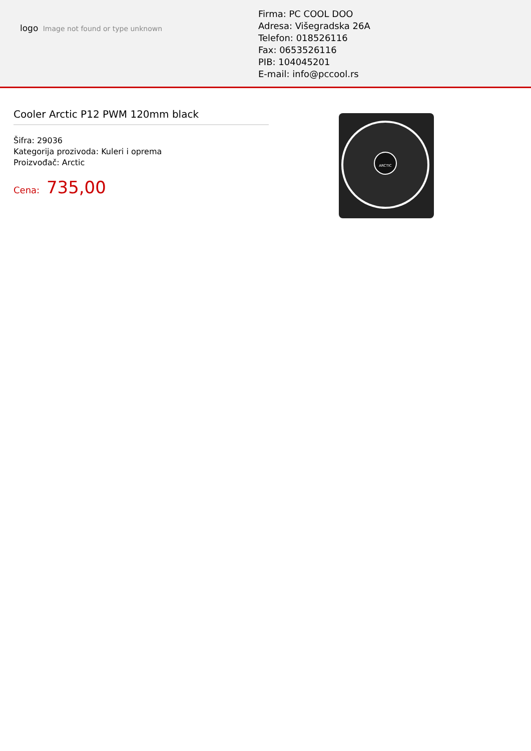logo Image not found or type unknown
Firma: PC COOL DOO
Adresa: Višegradska 26A
Telefon: 018526116
Fax: 0653526116
PIB: 104045201
E-mail: info@pccool.rs
Cooler Arctic P12 PWM 120mm black
Šifra: 29036
Kategorija prozivoda: Kuleri i oprema
Proizvođač: Arctic
Cena: 735,00
ARCTIC